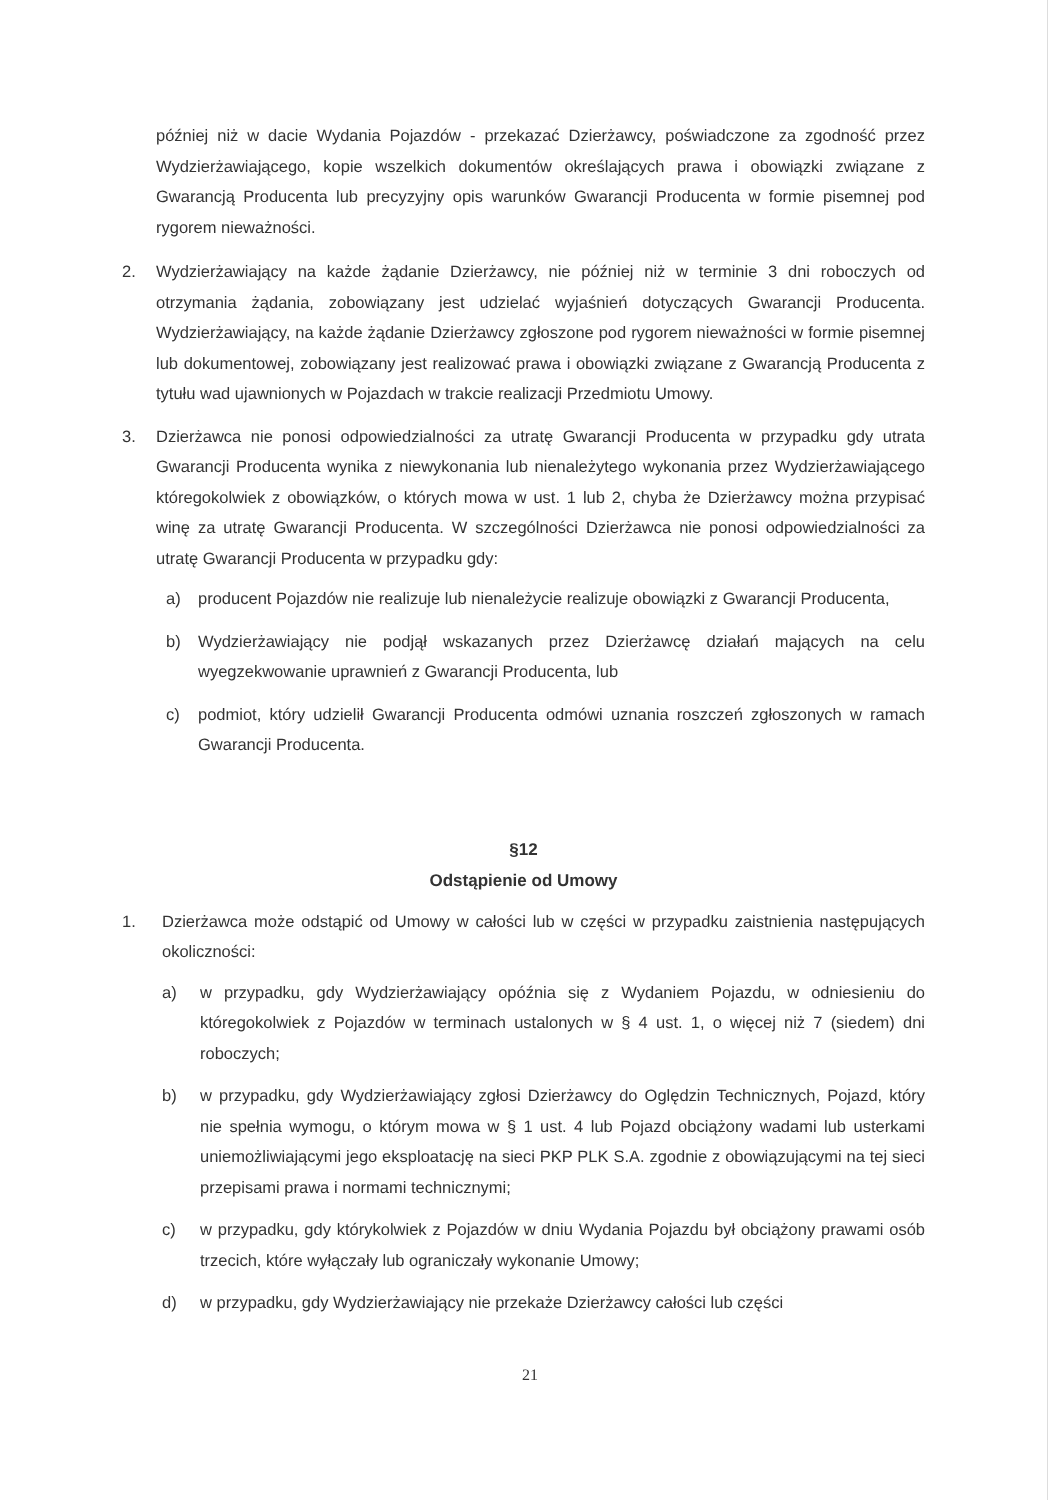później niż w dacie Wydania Pojazdów - przekazać Dzierżawcy, poświadczone za zgodność przez Wydzierżawiającego, kopie wszelkich dokumentów określających prawa i obowiązki związane z Gwarancją Producenta lub precyzyjny opis warunków Gwarancji Producenta w formie pisemnej pod rygorem nieważności.
2. Wydzierżawiający na każde żądanie Dzierżawcy, nie później niż w terminie 3 dni roboczych od otrzymania żądania, zobowiązany jest udzielać wyjaśnień dotyczących Gwarancji Producenta. Wydzierżawiający, na każde żądanie Dzierżawcy zgłoszone pod rygorem nieważności w formie pisemnej lub dokumentowej, zobowiązany jest realizować prawa i obowiązki związane z Gwarancją Producenta z tytułu wad ujawnionych w Pojazdach w trakcie realizacji Przedmiotu Umowy.
3. Dzierżawca nie ponosi odpowiedzialności za utratę Gwarancji Producenta w przypadku gdy utrata Gwarancji Producenta wynika z niewykonania lub nienależytego wykonania przez Wydzierżawiającego któregokolwiek z obowiązków, o których mowa w ust. 1 lub 2, chyba że Dzierżawcy można przypisać winę za utratę Gwarancji Producenta. W szczególności Dzierżawca nie ponosi odpowiedzialności za utratę Gwarancji Producenta w przypadku gdy:
a) producent Pojazdów nie realizuje lub nienależycie realizuje obowiązki z Gwarancji Producenta,
b) Wydzierżawiający nie podjął wskazanych przez Dzierżawcę działań mających na celu wyegzekwowanie uprawnień z Gwarancji Producenta, lub
c) podmiot, który udzielił Gwarancji Producenta odmówi uznania roszczeń zgłoszonych w ramach Gwarancji Producenta.
§12
Odstąpienie od Umowy
1. Dzierżawca może odstąpić od Umowy w całości lub w części w przypadku zaistnienia następujących okoliczności:
a) w przypadku, gdy Wydzierżawiający opóźnia się z Wydaniem Pojazdu, w odniesieniu do któregokolwiek z Pojazdów w terminach ustalonych w § 4 ust. 1, o więcej niż 7 (siedem) dni roboczych;
b) w przypadku, gdy Wydzierżawiający zgłosi Dzierżawcy do Oględzin Technicznych, Pojazd, który nie spełnia wymogu, o którym mowa w § 1 ust. 4 lub Pojazd obciążony wadami lub usterkami uniemożliwiającymi jego eksploatację na sieci PKP PLK S.A. zgodnie z obowiązującymi na tej sieci przepisami prawa i normami technicznymi;
c) w przypadku, gdy którykolwiek z Pojazdów w dniu Wydania Pojazdu był obciążony prawami osób trzecich, które wyłączały lub ograniczały wykonanie Umowy;
d) w przypadku, gdy Wydzierżawiający nie przekaże Dzierżawcy całości lub części
21